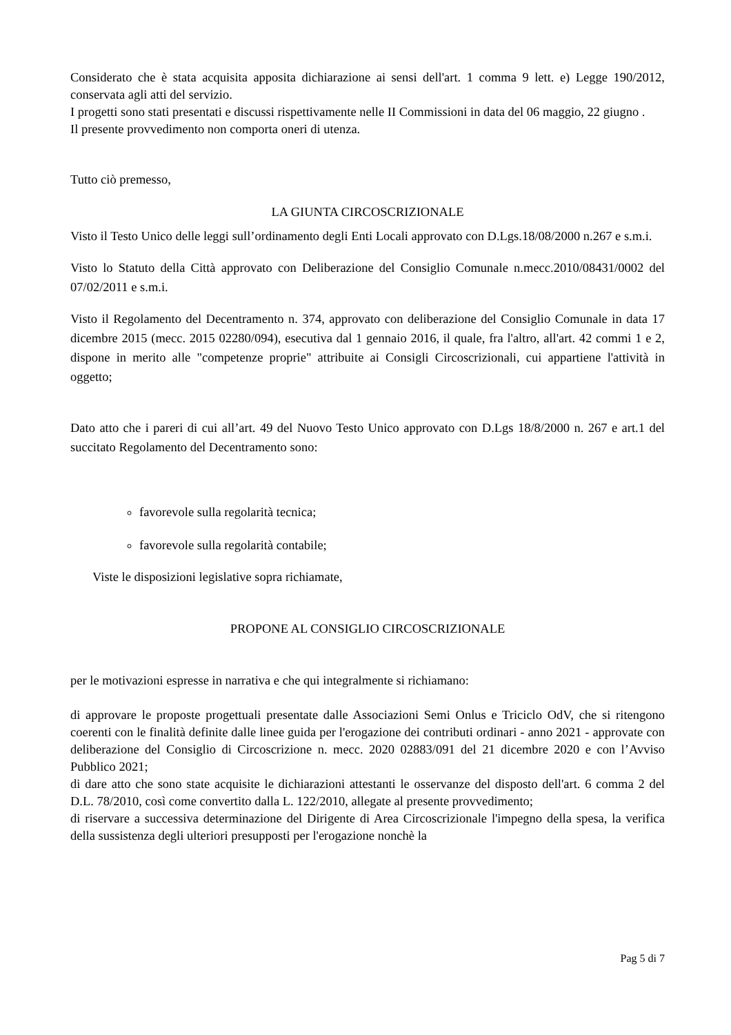Considerato che è stata acquisita apposita dichiarazione ai sensi dell'art. 1 comma 9 lett. e) Legge 190/2012, conservata agli atti del servizio.
I progetti sono stati presentati e discussi rispettivamente nelle II Commissioni in data del 06 maggio, 22 giugno .
Il presente provvedimento non comporta oneri di utenza.
Tutto ciò premesso,
LA GIUNTA CIRCOSCRIZIONALE
Visto il Testo Unico delle leggi sull’ordinamento degli Enti Locali approvato con D.Lgs.18/08/2000 n.267 e s.m.i.
Visto lo Statuto della Città approvato con Deliberazione del Consiglio Comunale n.mecc.2010/08431/0002 del 07/02/2011 e s.m.i.
Visto il Regolamento del Decentramento n. 374, approvato con deliberazione del Consiglio Comunale in data 17 dicembre 2015 (mecc. 2015 02280/094), esecutiva dal 1 gennaio 2016, il quale, fra l'altro, all'art. 42 commi 1 e 2, dispone in merito alle "competenze proprie" attribuite ai Consigli Circoscrizionali, cui appartiene l'attività in oggetto;
Dato atto che i pareri di cui all’art. 49 del Nuovo Testo Unico approvato con D.Lgs 18/8/2000 n. 267 e art.1 del succitato Regolamento del Decentramento sono:
favorevole sulla regolarità tecnica;
favorevole sulla regolarità contabile;
Viste le disposizioni legislative sopra richiamate,
PROPONE AL CONSIGLIO CIRCOSCRIZIONALE
per le motivazioni espresse in narrativa e che qui integralmente si richiamano:
di approvare le proposte progettuali presentate dalle Associazioni Semi Onlus e Triciclo OdV, che si ritengono coerenti con le finalità definite dalle linee guida per l'erogazione dei contributi ordinari - anno 2021 - approvate con deliberazione del Consiglio di Circoscrizione n. mecc. 2020 02883/091 del 21 dicembre 2020 e con l’Avviso Pubblico 2021;
di dare atto che sono state acquisite le dichiarazioni attestanti le osservanze del disposto dell'art. 6 comma 2 del D.L. 78/2010, così come convertito dalla L. 122/2010, allegate al presente provvedimento;
di riservare a successiva determinazione del Dirigente di Area Circoscrizionale l'impegno della spesa, la verifica della sussistenza degli ulteriori presupposti per l'erogazione nonchè la
Pag 5 di 7